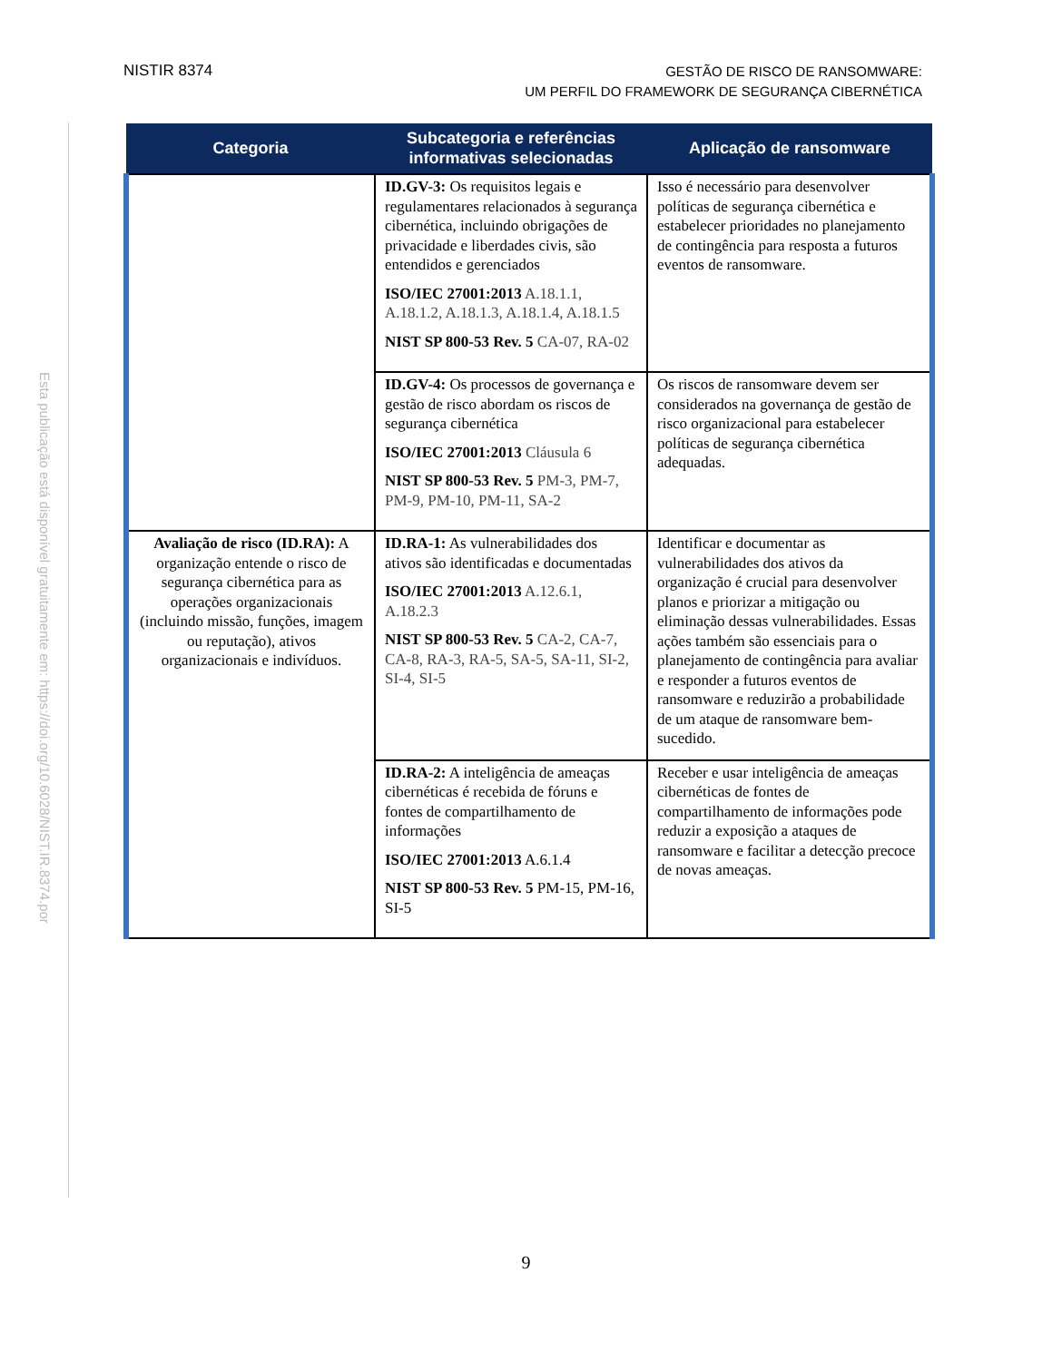Esta publicação está disponível gratuitamente em: https://doi.org/10.6028/NIST.IR.8374.por
NISTIR 8374
GESTÃO DE RISCO DE RANSOMWARE:
UM PERFIL DO FRAMEWORK DE SEGURANÇA CIBERNÉTICA
| Categoria | Subcategoria e referências informativas selecionadas | Aplicação de ransomware |
| --- | --- | --- |
| | ID.GV-3: Os requisitos legais e regulamentares relacionados à segurança cibernética, incluindo obrigações de privacidade e liberdades civis, são entendidos e gerenciados ISO/IEC 27001:2013 A.18.1.1, A.18.1.2, A.18.1.3, A.18.1.4, A.18.1.5 NIST SP 800-53 Rev. 5 CA-07, RA-02 | Isso é necessário para desenvolver políticas de segurança cibernética e estabelecer prioridades no planejamento de contingência para resposta a futuros eventos de ransomware. |
| | ID.GV-4: Os processos de governança e gestão de risco abordam os riscos de segurança cibernética ISO/IEC 27001:2013 Cláusula 6 NIST SP 800-53 Rev. 5 PM-3, PM-7, PM-9, PM-10, PM-11, SA-2 | Os riscos de ransomware devem ser considerados na governança de gestão de risco organizacional para estabelecer políticas de segurança cibernética adequadas. |
| Avaliação de risco (ID.RA): A organização entende o risco de segurança cibernética para as operações organizacionais (incluindo missão, funções, imagem ou reputação), ativos organizacionais e indivíduos. | ID.RA-1: As vulnerabilidades dos ativos são identificadas e documentadas ISO/IEC 27001:2013 A.12.6.1, A.18.2.3 NIST SP 800-53 Rev. 5 CA-2, CA-7, CA-8, RA-3, RA-5, SA-5, SA-11, SI-2, SI-4, SI-5 | Identificar e documentar as vulnerabilidades dos ativos da organização é crucial para desenvolver planos e priorizar a mitigação ou eliminação dessas vulnerabilidades. Essas ações também são essenciais para o planejamento de contingência para avaliar e responder a futuros eventos de ransomware e reduzirão a probabilidade de um ataque de ransomware bem-sucedido. |
| | ID.RA-2: A inteligência de ameaças cibernéticas é recebida de fóruns e fontes de compartilhamento de informações ISO/IEC 27001:2013 A.6.1.4 NIST SP 800-53 Rev. 5 PM-15, PM-16, SI-5 | Receber e usar inteligência de ameaças cibernéticas de fontes de compartilhamento de informações pode reduzir a exposição a ataques de ransomware e facilitar a detecção precoce de novas ameaças. |
9